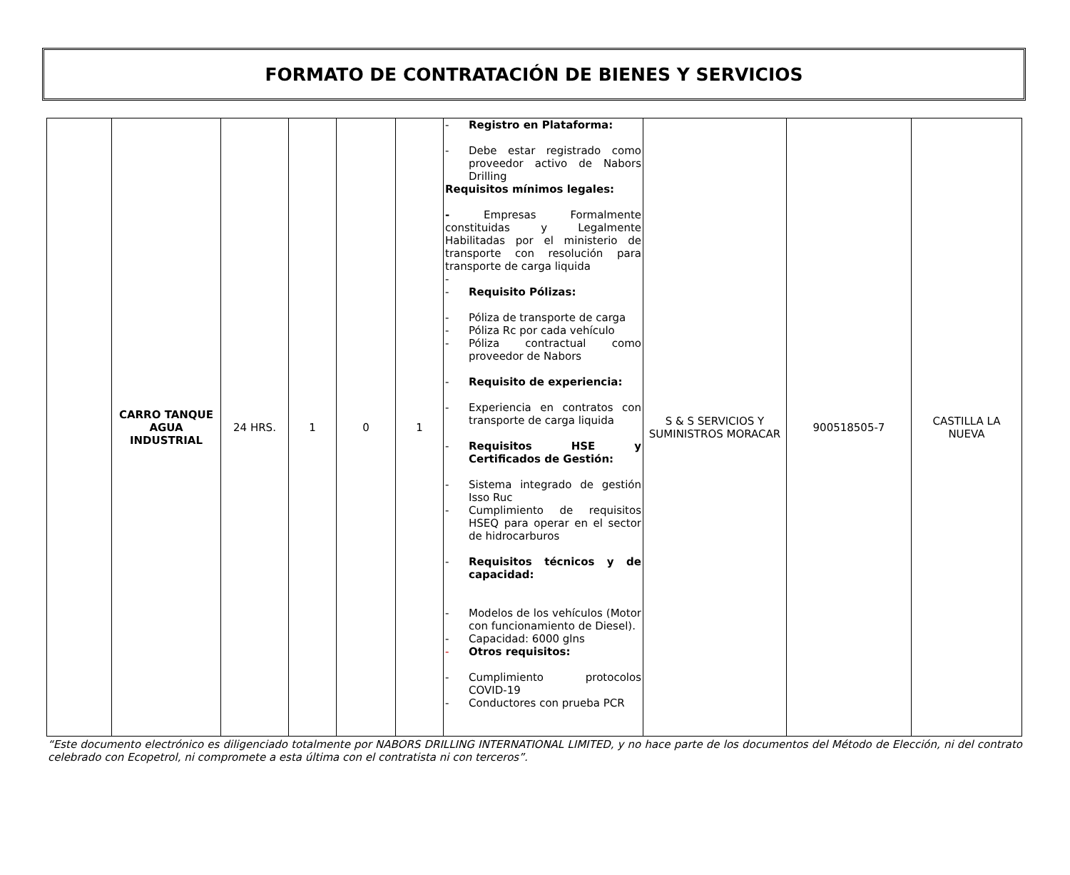FORMATO DE CONTRATACIÓN DE BIENES Y SERVICIOS
| | CARRO TANQUE AGUA INDUSTRIAL | 24 HRS. | 1 | 0 | 1 | - Registro en Plataforma: - Debe estar registrado como proveedor activo de Nabors Drilling Requisitos mínimos legales: - Empresas Formalmente constituidas y Legalmente Habilitadas por el ministerio de transporte con resolución para transporte de carga liquida - - Requisito Pólizas: - Póliza de transporte de carga - Póliza Rc por cada vehículo - Póliza contractual como proveedor de Nabors - Requisito de experiencia: - Experiencia en contratos con transporte de carga liquida - Requisitos HSE y Certificados de Gestión: - Sistema integrado de gestión Isso Ruc - Cumplimiento de requisitos HSEQ para operar en el sector de hidrocarburos - Requisitos técnicos y de capacidad: - Modelos de los vehículos (Motor con funcionamiento de Diesel). - Capacidad: 6000 glns - Otros requisitos: - Cumplimiento protocolos COVID-19 - Conductores con prueba PCR | S & S SERVICIOS Y SUMINISTROS MORACAR | 900518505-7 | CASTILLA LA NUEVA |
“Este documento electrónico es diligenciado totalmente por NABORS DRILLING INTERNATIONAL LIMITED, y no hace parte de los documentos del Método de Elección, ni del contrato celebrado con Ecopetrol, ni compromete a esta última con el contratista ni con terceros”.